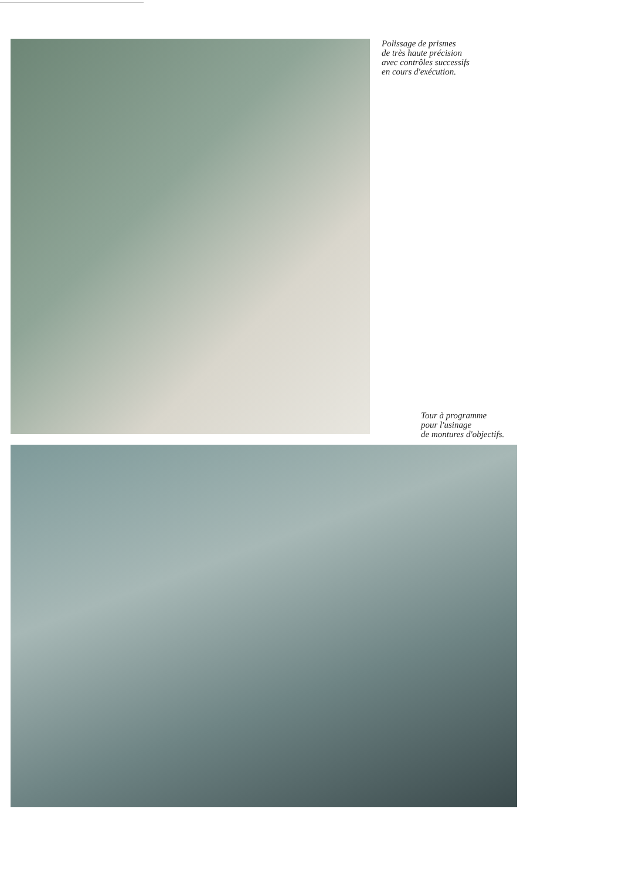Polissage de prismes
de très haute précision
avec contrôles successifs
en cours d'exécution.
Tour à programme
pour l'usinage
de montures d'objectifs.